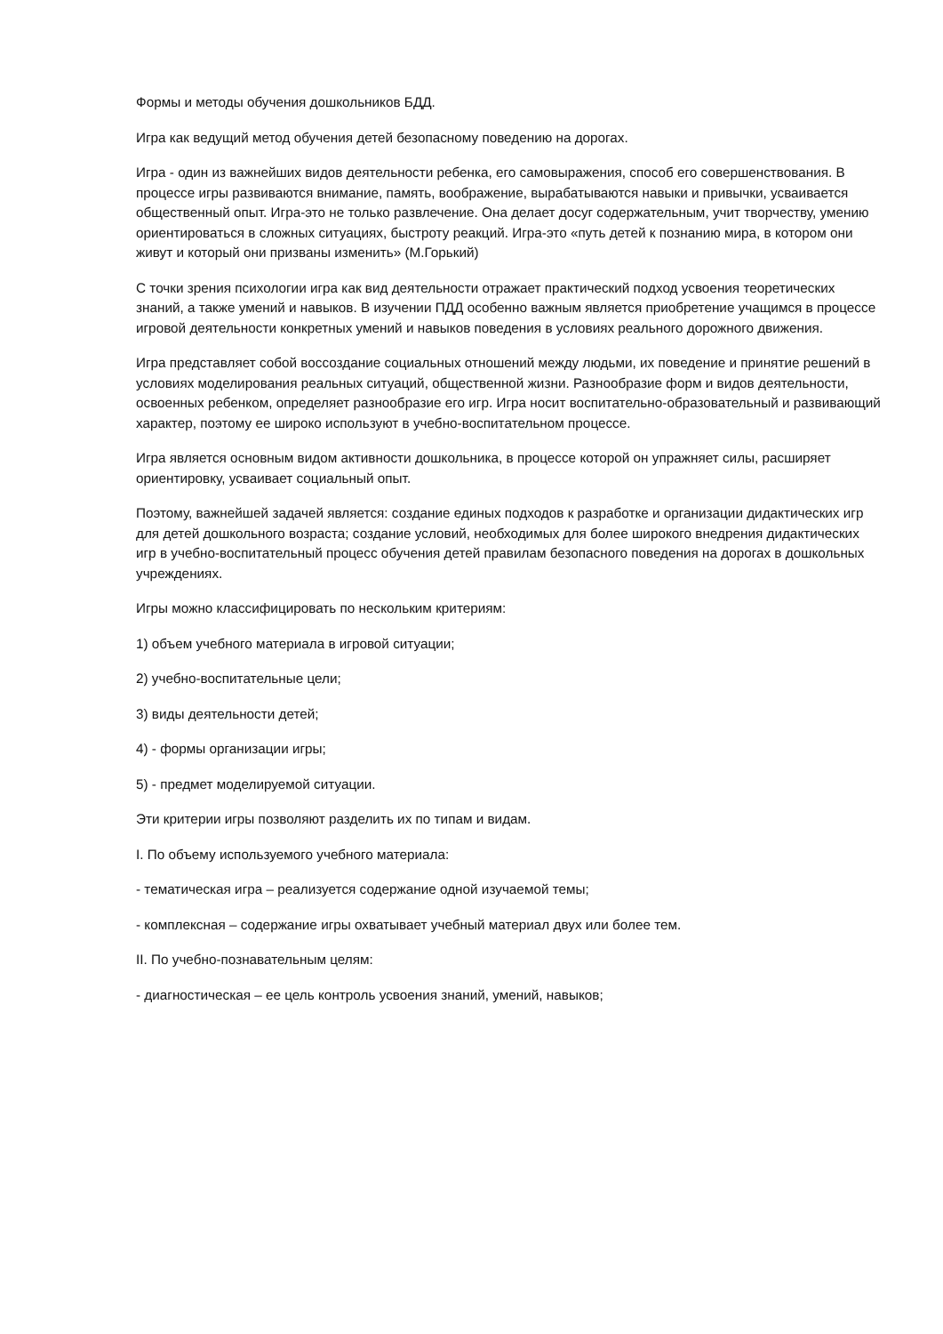Формы и методы обучения дошкольников БДД.
Игра как ведущий метод обучения детей безопасному поведению на дорогах.
Игра - один из важнейших видов деятельности ребенка, его самовыражения, способ его совершенствования. В процессе игры развиваются внимание, память, воображение, вырабатываются навыки и привычки, усваивается общественный опыт. Игра-это не только развлечение. Она делает досуг содержательным, учит творчеству, умению ориентироваться в сложных ситуациях, быстроту реакций. Игра-это «путь детей к познанию мира, в котором они живут и который они призваны изменить» (М.Горький)
С точки зрения психологии игра как вид деятельности отражает практический подход усвоения теоретических знаний, а также умений и навыков. В изучении ПДД особенно важным является приобретение учащимся в процессе игровой деятельности конкретных умений и навыков поведения в условиях реального дорожного движения.
Игра представляет собой воссоздание социальных отношений между людьми, их поведение и принятие решений в условиях моделирования реальных ситуаций, общественной жизни. Разнообразие форм и видов деятельности, освоенных ребенком, определяет разнообразие его игр. Игра носит воспитательно-образовательный и развивающий характер, поэтому ее широко используют в учебно-воспитательном процессе.
Игра является основным видом активности дошкольника, в процессе которой он упражняет силы, расширяет ориентировку, усваивает социальный опыт.
Поэтому, важнейшей задачей является: создание единых подходов к разработке и организации дидактических игр для детей дошкольного возраста; создание условий, необходимых для более широкого внедрения дидактических игр в учебно-воспитательный процесс обучения детей правилам безопасного поведения на дорогах в дошкольных учреждениях.
Игры можно классифицировать по нескольким критериям:
1) объем учебного материала в игровой ситуации;
2) учебно-воспитательные цели;
3) виды деятельности детей;
4) - формы организации игры;
5) - предмет моделируемой ситуации.
Эти критерии игры позволяют разделить их по типам и видам.
I. По объему используемого учебного материала:
- тематическая игра – реализуется содержание одной изучаемой темы;
- комплексная – содержание игры охватывает учебный материал двух или более тем.
II. По учебно-познавательным целям:
- диагностическая – ее цель контроль усвоения знаний, умений, навыков;